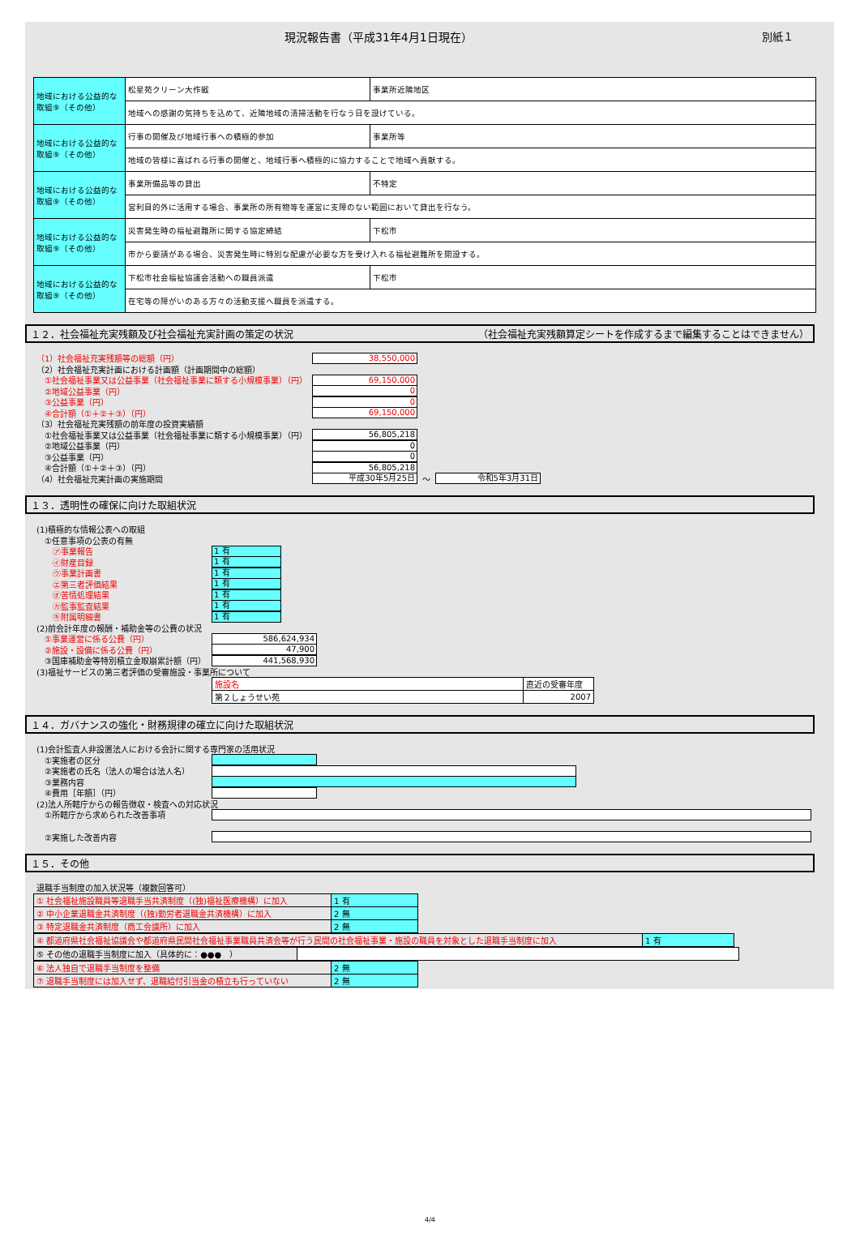現況報告書（平成31年4月1日現在） 別紙１
| 地域における公益的な取組⑨（その他） | 松星苑クリーン大作戦 | 事業所近隣地区 |
| | 地域への感謝の気持ちを込めて、近隣地域の清掃活動を行なう日を設けている。 | |
| 地域における公益的な取組⑨（その他） | 行事の開催及び地域行事への積極的参加 | 事業所等 |
| | 地域の皆様に喜ばれる行事の開催と、地域行事へ積極的に協力することで地域へ貢献する。 | |
| 地域における公益的な取組⑨（その他） | 事業所備品等の貸出 | 不特定 |
| | 営利目的外に活用する場合、事業所の所有物等を運営に支障のない範囲において貸出を行なう。 | |
| 地域における公益的な取組⑨（その他） | 災害発生時の福祉避難所に関する協定締結 | 下松市 |
| | 市から要請がある場合、災害発生時に特別な配慮が必要な方を受け入れる福祉避難所を開設する。 | |
| 地域における公益的な取組⑨（その他） | 下松市社会福祉協議会活動への職員派遣 | 下松市 |
| | 在宅等の障がいのある方々の活動支援へ職員を派遣する。 | |
１２．社会福祉充実残額及び社会福祉充実計画の策定の状況 （社会福祉充実残額算定シートを作成するまで編集することはできません）
（1）社会福祉充実残額等の総額（円） 38,550,000
（2）社会福祉充実計画における計画額（計画期間中の総額）
　①社会福祉事業又は公益事業（社会福祉事業に類する小規模事業）（円） 69,150,000
　②地域公益事業（円） 0
　③公益事業（円） 0
　④合計額（①＋②＋③）（円） 69,150,000
（3）社会福祉充実残額の前年度の投資実績額
　①社会福祉事業又は公益事業（社会福祉事業に類する小規模事業）（円） 56,805,218
　②地域公益事業（円） 0
　③公益事業（円） 0
　④合計額（①＋②＋③）（円） 56,805,218
（4）社会福祉充実計画の実施期間 平成30年5月25日 ～ 令和5年3月31日
１３．透明性の確保に向けた取組状況
(1)積極的な情報公表への取組
　①任意事項の公表の有無
　　㋐事業報告 1 有
　　㋑財産目録 1 有
　　㋒事業計画書 1 有
　　㋓第三者評価結果 1 有
　　㋔苦情処理結果 1 有
　　㋕監事監査結果 1 有
　　㋖附属明細書 1 有
(2)前会計年度の報酬・補助金等の公費の状況
　①事業運営に係る公費（円） 586,624,934
　②施設・設備に係る公費（円） 47,900
　③国庫補助金等特別積立金取崩累計額（円） 441,568,930
(3)福祉サービスの第三者評価の受審施設・事業所について
| 施設名 | 直近の受審年度 |
| 第２しょうせい苑 | 2007 |
１４．ガバナンスの強化・財務規律の確立に向けた取組状況
(1)会計監査人非設置法人における会計に関する専門家の活用状況
　①実施者の区分
　②実施者の氏名（法人の場合は法人名）
　③業務内容
　④費用［年額］（円）
(2)法人所轄庁からの報告徴収・検査への対応状況
　①所轄庁から求められた改善事項
　②実施した改善内容
１５．その他
退職手当制度の加入状況等（複数回答可）
| ① 社会福祉施設職員等退職手当共済制度（(独)福祉医療機構）に加入 | 1 有 |
| ② 中小企業退職金共済制度（(独)勤労者退職金共済機構）に加入 | 2 無 |
| ③ 特定退職金共済制度（商工会議所）に加入 | 2 無 |
| ④ 都道府県社会福祉協議会や都道府県民間社会福祉事業職員共済会等が行う民間の社会福祉事業・施設の職員を対象とした退職手当制度に加入 | 1 有 |
| ⑤ その他の退職手当制度に加入（具体的に：●●● ） | |
| ⑥ 法人独自で退職手当制度を整備 | 2 無 |
| ⑦ 退職手当制度には加入せず、退職給付引当金の積立も行っていない | 2 無 |
4/4